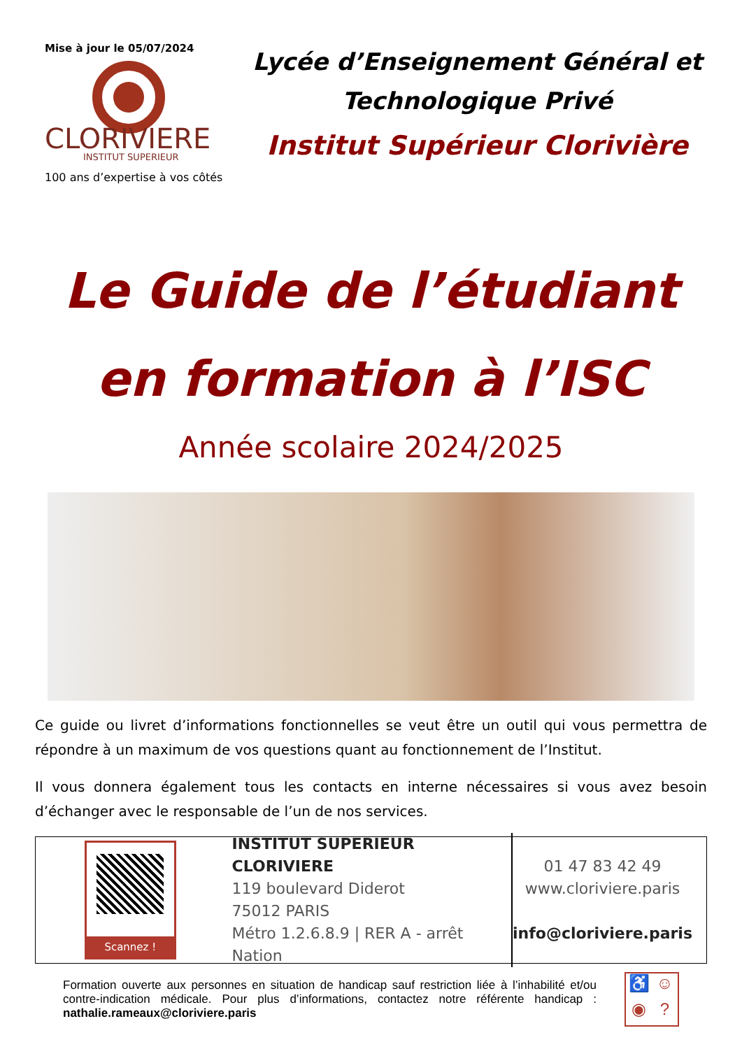Mise à jour le 05/07/2024
CLORIVIERE
INSTITUT SUPERIEUR
100 ans d’expertise à vos côtés
Lycée d’Enseignement Général et
Technologique Privé
Institut Supérieur Clorivière
Le Guide de l’étudiant
en formation à l’ISC
Année scolaire 2024/2025
Ce guide ou livret d’informations fonctionnelles se veut être un outil qui vous permettra de répondre à un maximum de vos questions quant au fonctionnement de l’Institut.
Il vous donnera également tous les contacts en interne nécessaires si vous avez besoin d’échanger avec le responsable de l’un de nos services.
Scannez !
INSTITUT SUPERIEUR CLORIVIERE
119 boulevard Diderot
75012 PARIS
Métro 1.2.6.8.9 | RER A - arrêt Nation
01 47 83 42 49
www.cloriviere.paris
info@cloriviere.paris
Formation ouverte aux personnes en situation de handicap sauf restriction liée à l’inhabilité et/ou contre-indication médicale. Pour plus d’informations, contactez notre référente handicap : nathalie.rameaux@cloriviere.paris
♿ ☺ ◉?